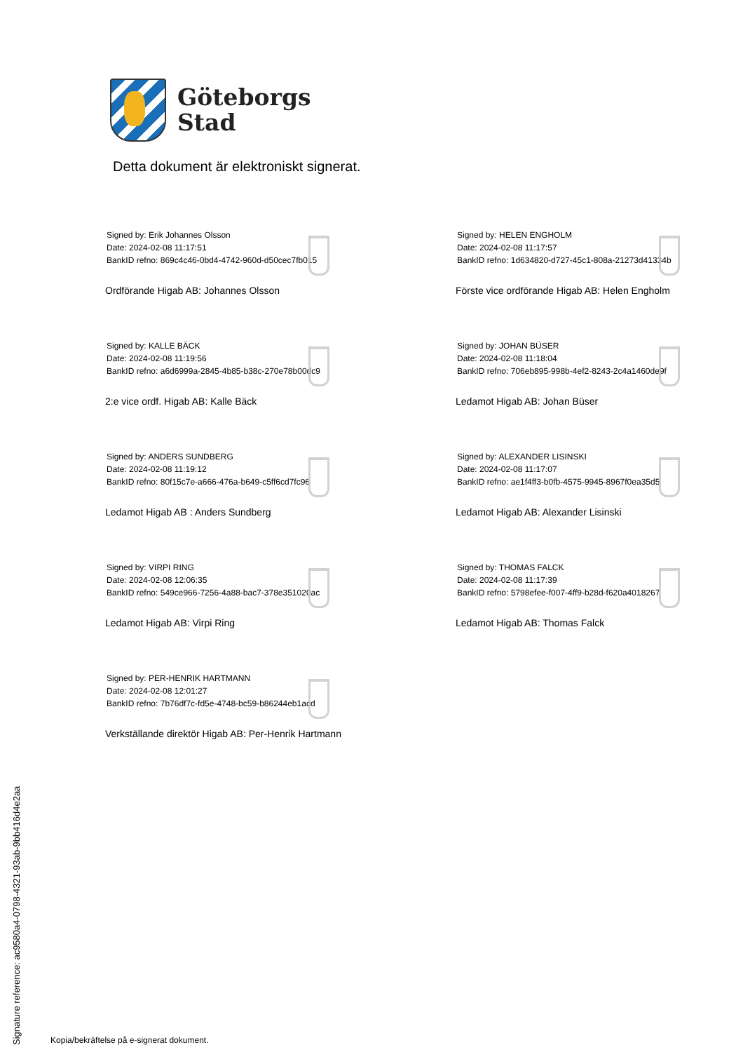Göteborgs
Stad
Detta dokument är elektroniskt signerat.
Signed by: Erik Johannes Olsson
Date: 2024-02-08 11:17:51
BankID refno: 869c4c46-0bd4-4742-960d-d50cec7fb015
Ordförande Higab AB: Johannes Olsson
Signed by: HELEN ENGHOLM
Date: 2024-02-08 11:17:57
BankID refno: 1d634820-d727-45c1-808a-21273d41334b
Förste vice ordförande Higab AB: Helen Engholm
Signed by: KALLE BÄCK
Date: 2024-02-08 11:19:56
BankID refno: a6d6999a-2845-4b85-b38c-270e78b00dc9
2:e vice ordf. Higab AB: Kalle Bäck
Signed by: JOHAN BÜSER
Date: 2024-02-08 11:18:04
BankID refno: 706eb895-998b-4ef2-8243-2c4a1460de9f
Ledamot Higab AB: Johan Büser
Signed by: ANDERS SUNDBERG
Date: 2024-02-08 11:19:12
BankID refno: 80f15c7e-a666-476a-b649-c5ff6cd7fc96
Ledamot Higab AB : Anders Sundberg
Signed by: ALEXANDER LISINSKI
Date: 2024-02-08 11:17:07
BankID refno: ae1f4ff3-b0fb-4575-9945-8967f0ea35d5
Ledamot Higab AB: Alexander Lisinski
Signed by: VIRPI RING
Date: 2024-02-08 12:06:35
BankID refno: 549ce966-7256-4a88-bac7-378e351020ac
Ledamot Higab AB: Virpi Ring
Signed by: THOMAS FALCK
Date: 2024-02-08 11:17:39
BankID refno: 5798efee-f007-4ff9-b28d-f620a4018267
Ledamot Higab AB: Thomas Falck
Signed by: PER-HENRIK HARTMANN
Date: 2024-02-08 12:01:27
BankID refno: 7b76df7c-fd5e-4748-bc59-b86244eb1acd
Verkställande direktör Higab AB: Per-Henrik Hartmann
Signature reference: ac9580a4-0798-4321-93ab-9bb416d4e2aa
Kopia/bekräftelse på e-signerat dokument.